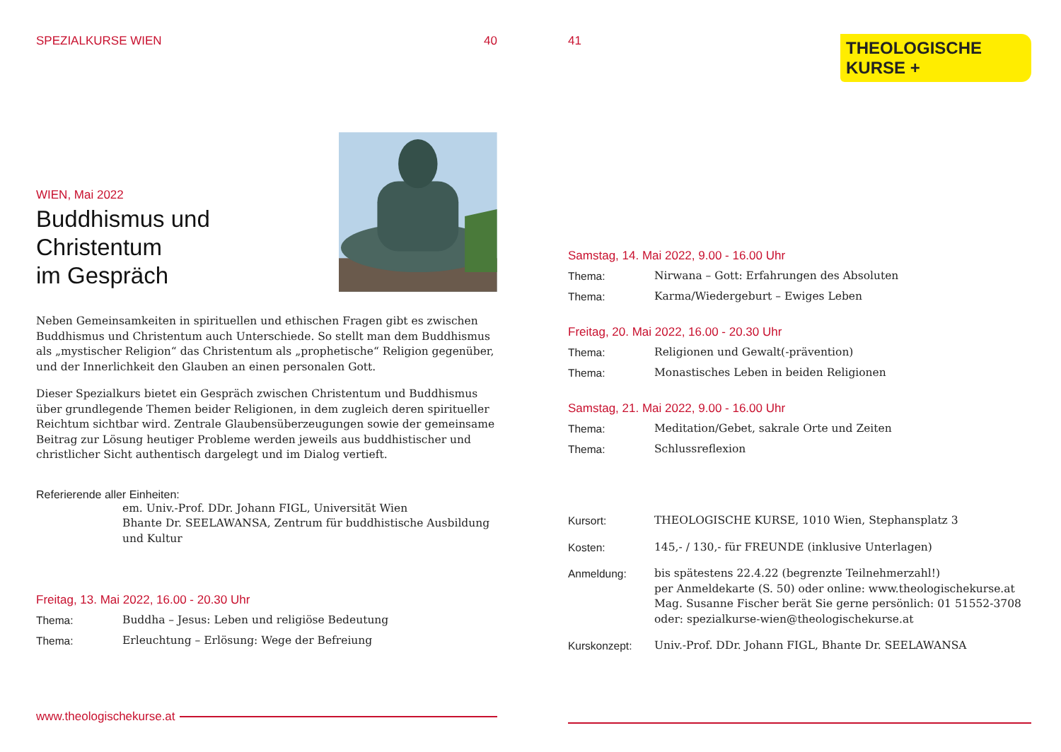SPEZIALKURSE WIEN 40
WIEN, Mai 2022
Buddhismus und Christentum
im Gespräch
Neben Gemeinsamkeiten in spirituellen und ethischen Fragen gibt es zwischen Buddhismus und Christentum auch Unterschiede. So stellt man dem Buddhismus als „mystischer Religion“ das Christentum als „prophetische“ Religion gegenüber, und der Innerlichkeit den Glauben an einen personalen Gott.
Dieser Spezialkurs bietet ein Gespräch zwischen Christentum und Buddhismus über grundlegende Themen beider Religionen, in dem zugleich deren spiritueller Reichtum sichtbar wird. Zentrale Glaubensüberzeugungen sowie der gemeinsame Beitrag zur Lösung heutiger Probleme werden jeweils aus buddhistischer und christlicher Sicht authentisch dargelegt und im Dialog vertieft.
Referierende aller Einheiten:
em. Univ.-Prof. DDr. Johann FIGL, Universität Wien
Bhante Dr. SEELAWANSA, Zentrum für buddhistische Ausbildung und Kultur
Freitag, 13. Mai 2022, 16.00 - 20.30 Uhr
Thema: Buddha – Jesus: Leben und religiöse Bedeutung
Thema: Erleuchtung – Erlösung: Wege der Befreiung
www.theologischekurse.at
41
THEOLOGISCHE
KURSE +
Samstag, 14. Mai 2022, 9.00 - 16.00 Uhr
Thema: Nirwana – Gott: Erfahrungen des Absoluten
Thema: Karma/Wiedergeburt – Ewiges Leben
Freitag, 20. Mai 2022, 16.00 - 20.30 Uhr
Thema: Religionen und Gewalt(-prävention)
Thema: Monastisches Leben in beiden Religionen
Samstag, 21. Mai 2022, 9.00 - 16.00 Uhr
Thema: Meditation/Gebet, sakrale Orte und Zeiten
Thema: Schlussreflexion
Kursort: THEOLOGISCHE KURSE, 1010 Wien, Stephansplatz 3
Kosten: 145,- / 130,- für FREUNDE (inklusive Unterlagen)
Anmeldung: bis spätestens 22.4.22 (begrenzte Teilnehmerzahl!)
per Anmeldekarte (S. 50) oder online: www.theologischekurse.at
Mag. Susanne Fischer berät Sie gerne persönlich: 01 51552-3708
oder: spezialkurse-wien@theologischekurse.at
Kurskonzept: Univ.-Prof. DDr. Johann FIGL, Bhante Dr. SEELAWANSA